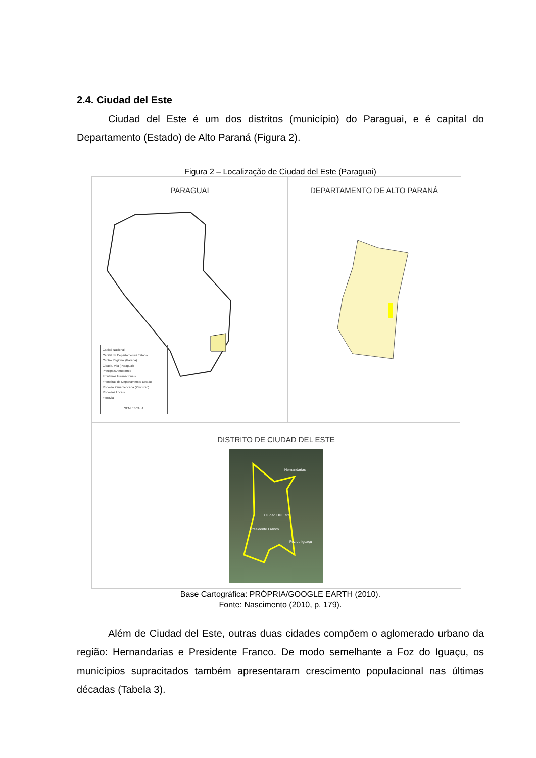2.4. Ciudad del Este
Ciudad del Este é um dos distritos (município) do Paraguai, e é capital do Departamento (Estado) de Alto Paraná (Figura 2).
Figura 2 – Localização de Ciudad del Este (Paraguai)
PARAGUAI
Capital Nacional
Capital de Departamento/ Estado
Centro Regional (Paraná)
Cidade, Vila (Paraguai)
Principais Aeroportos
Fronteiras Internacionais
Fronteiras de Departamento/ Estado
Rodovia Panamericana (Percurso)
Rodovias Locais
Ferrovia
SEM ESCALA
DEPARTAMENTO DE ALTO PARANÁ
DISTRITO DE CIUDAD DEL ESTE
Hernandarias
Ciudad Del Este
Presidente Franco
Foz do Iguaçu
Base Cartográfica: PRÓPRIA/GOOGLE EARTH (2010).
Fonte: Nascimento (2010, p. 179).
Além de Ciudad del Este, outras duas cidades compõem o aglomerado urbano da região: Hernandarias e Presidente Franco. De modo semelhante a Foz do Iguaçu, os municípios supracitados também apresentaram crescimento populacional nas últimas décadas (Tabela 3).